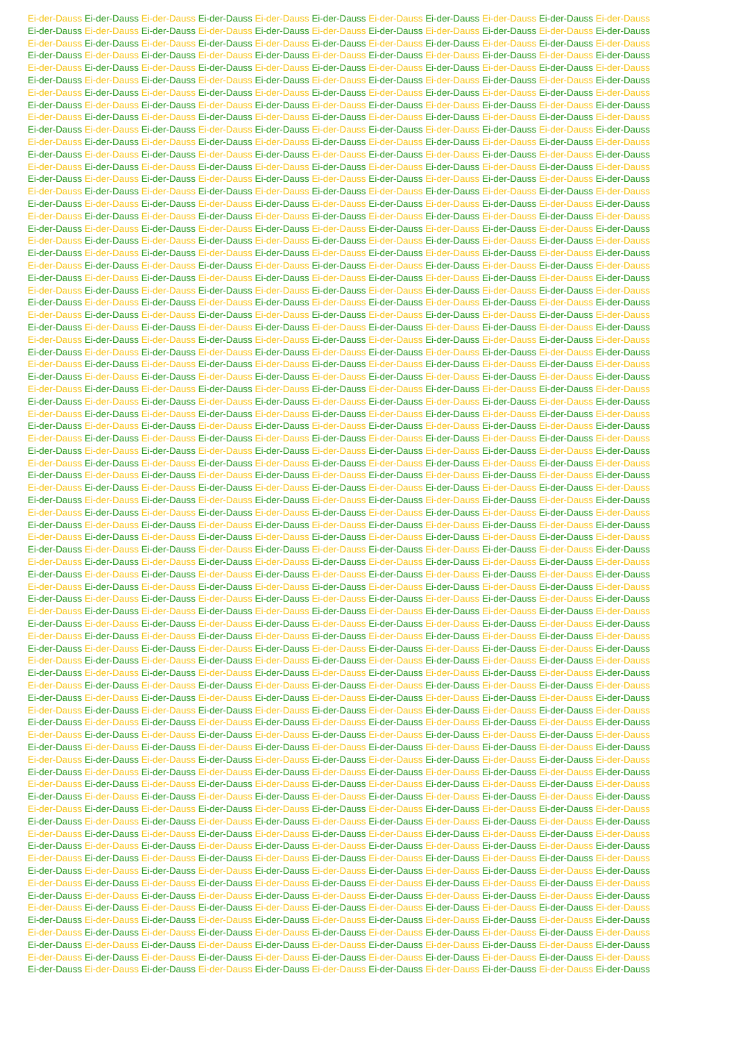Ei-der-Dauss Ei-der-Dauss Ei-der-Dauss Ei-der-Dauss Ei-der-Dauss Ei-der-Dauss Ei-der-Dauss Ei-der-Dauss Ei-der-Dauss Ei-der-Dauss Ei-der-Dauss
Ei-der-Dauss Ei-der-Dauss Ei-der-Dauss Ei-der-Dauss Ei-der-Dauss Ei-der-Dauss Ei-der-Dauss Ei-der-Dauss Ei-der-Dauss Ei-der-Dauss Ei-der-Dauss
Ei-der-Dauss Ei-der-Dauss Ei-der-Dauss Ei-der-Dauss Ei-der-Dauss Ei-der-Dauss Ei-der-Dauss Ei-der-Dauss Ei-der-Dauss Ei-der-Dauss Ei-der-Dauss
Ei-der-Dauss Ei-der-Dauss Ei-der-Dauss Ei-der-Dauss Ei-der-Dauss Ei-der-Dauss Ei-der-Dauss Ei-der-Dauss Ei-der-Dauss Ei-der-Dauss Ei-der-Dauss
Ei-der-Dauss Ei-der-Dauss Ei-der-Dauss Ei-der-Dauss Ei-der-Dauss Ei-der-Dauss Ei-der-Dauss Ei-der-Dauss Ei-der-Dauss Ei-der-Dauss Ei-der-Dauss
Ei-der-Dauss Ei-der-Dauss Ei-der-Dauss Ei-der-Dauss Ei-der-Dauss Ei-der-Dauss Ei-der-Dauss Ei-der-Dauss Ei-der-Dauss Ei-der-Dauss Ei-der-Dauss
Ei-der-Dauss Ei-der-Dauss Ei-der-Dauss Ei-der-Dauss Ei-der-Dauss Ei-der-Dauss Ei-der-Dauss Ei-der-Dauss Ei-der-Dauss Ei-der-Dauss Ei-der-Dauss
Ei-der-Dauss Ei-der-Dauss Ei-der-Dauss Ei-der-Dauss Ei-der-Dauss Ei-der-Dauss Ei-der-Dauss Ei-der-Dauss Ei-der-Dauss Ei-der-Dauss Ei-der-Dauss
Ei-der-Dauss Ei-der-Dauss Ei-der-Dauss Ei-der-Dauss Ei-der-Dauss Ei-der-Dauss Ei-der-Dauss Ei-der-Dauss Ei-der-Dauss Ei-der-Dauss Ei-der-Dauss
Ei-der-Dauss Ei-der-Dauss Ei-der-Dauss Ei-der-Dauss Ei-der-Dauss Ei-der-Dauss Ei-der-Dauss Ei-der-Dauss Ei-der-Dauss Ei-der-Dauss Ei-der-Dauss
Ei-der-Dauss Ei-der-Dauss Ei-der-Dauss Ei-der-Dauss Ei-der-Dauss Ei-der-Dauss Ei-der-Dauss Ei-der-Dauss Ei-der-Dauss Ei-der-Dauss Ei-der-Dauss
Ei-der-Dauss Ei-der-Dauss Ei-der-Dauss Ei-der-Dauss Ei-der-Dauss Ei-der-Dauss Ei-der-Dauss Ei-der-Dauss Ei-der-Dauss Ei-der-Dauss Ei-der-Dauss
Ei-der-Dauss Ei-der-Dauss Ei-der-Dauss Ei-der-Dauss Ei-der-Dauss Ei-der-Dauss Ei-der-Dauss Ei-der-Dauss Ei-der-Dauss Ei-der-Dauss Ei-der-Dauss
Ei-der-Dauss Ei-der-Dauss Ei-der-Dauss Ei-der-Dauss Ei-der-Dauss Ei-der-Dauss Ei-der-Dauss Ei-der-Dauss Ei-der-Dauss Ei-der-Dauss Ei-der-Dauss
Ei-der-Dauss Ei-der-Dauss Ei-der-Dauss Ei-der-Dauss Ei-der-Dauss Ei-der-Dauss Ei-der-Dauss Ei-der-Dauss Ei-der-Dauss Ei-der-Dauss Ei-der-Dauss
Ei-der-Dauss Ei-der-Dauss Ei-der-Dauss Ei-der-Dauss Ei-der-Dauss Ei-der-Dauss Ei-der-Dauss Ei-der-Dauss Ei-der-Dauss Ei-der-Dauss Ei-der-Dauss
Ei-der-Dauss Ei-der-Dauss Ei-der-Dauss Ei-der-Dauss Ei-der-Dauss Ei-der-Dauss Ei-der-Dauss Ei-der-Dauss Ei-der-Dauss Ei-der-Dauss Ei-der-Dauss
Ei-der-Dauss Ei-der-Dauss Ei-der-Dauss Ei-der-Dauss Ei-der-Dauss Ei-der-Dauss Ei-der-Dauss Ei-der-Dauss Ei-der-Dauss Ei-der-Dauss Ei-der-Dauss
Ei-der-Dauss Ei-der-Dauss Ei-der-Dauss Ei-der-Dauss Ei-der-Dauss Ei-der-Dauss Ei-der-Dauss Ei-der-Dauss Ei-der-Dauss Ei-der-Dauss Ei-der-Dauss
Ei-der-Dauss Ei-der-Dauss Ei-der-Dauss Ei-der-Dauss Ei-der-Dauss Ei-der-Dauss Ei-der-Dauss Ei-der-Dauss Ei-der-Dauss Ei-der-Dauss Ei-der-Dauss
Ei-der-Dauss Ei-der-Dauss Ei-der-Dauss Ei-der-Dauss Ei-der-Dauss Ei-der-Dauss Ei-der-Dauss Ei-der-Dauss Ei-der-Dauss Ei-der-Dauss Ei-der-Dauss
Ei-der-Dauss Ei-der-Dauss Ei-der-Dauss Ei-der-Dauss Ei-der-Dauss Ei-der-Dauss Ei-der-Dauss Ei-der-Dauss Ei-der-Dauss Ei-der-Dauss Ei-der-Dauss
Ei-der-Dauss Ei-der-Dauss Ei-der-Dauss Ei-der-Dauss Ei-der-Dauss Ei-der-Dauss Ei-der-Dauss Ei-der-Dauss Ei-der-Dauss Ei-der-Dauss Ei-der-Dauss
Ei-der-Dauss Ei-der-Dauss Ei-der-Dauss Ei-der-Dauss Ei-der-Dauss Ei-der-Dauss Ei-der-Dauss Ei-der-Dauss Ei-der-Dauss Ei-der-Dauss Ei-der-Dauss
Ei-der-Dauss Ei-der-Dauss Ei-der-Dauss Ei-der-Dauss Ei-der-Dauss Ei-der-Dauss Ei-der-Dauss Ei-der-Dauss Ei-der-Dauss Ei-der-Dauss Ei-der-Dauss
Ei-der-Dauss Ei-der-Dauss Ei-der-Dauss Ei-der-Dauss Ei-der-Dauss Ei-der-Dauss Ei-der-Dauss Ei-der-Dauss Ei-der-Dauss Ei-der-Dauss Ei-der-Dauss
Ei-der-Dauss Ei-der-Dauss Ei-der-Dauss Ei-der-Dauss Ei-der-Dauss Ei-der-Dauss Ei-der-Dauss Ei-der-Dauss Ei-der-Dauss Ei-der-Dauss Ei-der-Dauss
Ei-der-Dauss Ei-der-Dauss Ei-der-Dauss Ei-der-Dauss Ei-der-Dauss Ei-der-Dauss Ei-der-Dauss Ei-der-Dauss Ei-der-Dauss Ei-der-Dauss Ei-der-Dauss
Ei-der-Dauss Ei-der-Dauss Ei-der-Dauss Ei-der-Dauss Ei-der-Dauss Ei-der-Dauss Ei-der-Dauss Ei-der-Dauss Ei-der-Dauss Ei-der-Dauss Ei-der-Dauss
Ei-der-Dauss Ei-der-Dauss Ei-der-Dauss Ei-der-Dauss Ei-der-Dauss Ei-der-Dauss Ei-der-Dauss Ei-der-Dauss Ei-der-Dauss Ei-der-Dauss Ei-der-Dauss
Ei-der-Dauss Ei-der-Dauss Ei-der-Dauss Ei-der-Dauss Ei-der-Dauss Ei-der-Dauss Ei-der-Dauss Ei-der-Dauss Ei-der-Dauss Ei-der-Dauss Ei-der-Dauss
Ei-der-Dauss Ei-der-Dauss Ei-der-Dauss Ei-der-Dauss Ei-der-Dauss Ei-der-Dauss Ei-der-Dauss Ei-der-Dauss Ei-der-Dauss Ei-der-Dauss Ei-der-Dauss
Ei-der-Dauss Ei-der-Dauss Ei-der-Dauss Ei-der-Dauss Ei-der-Dauss Ei-der-Dauss Ei-der-Dauss Ei-der-Dauss Ei-der-Dauss Ei-der-Dauss Ei-der-Dauss
Ei-der-Dauss Ei-der-Dauss Ei-der-Dauss Ei-der-Dauss Ei-der-Dauss Ei-der-Dauss Ei-der-Dauss Ei-der-Dauss Ei-der-Dauss Ei-der-Dauss Ei-der-Dauss
Ei-der-Dauss Ei-der-Dauss Ei-der-Dauss Ei-der-Dauss Ei-der-Dauss Ei-der-Dauss Ei-der-Dauss Ei-der-Dauss Ei-der-Dauss Ei-der-Dauss Ei-der-Dauss
Ei-der-Dauss Ei-der-Dauss Ei-der-Dauss Ei-der-Dauss Ei-der-Dauss Ei-der-Dauss Ei-der-Dauss Ei-der-Dauss Ei-der-Dauss Ei-der-Dauss Ei-der-Dauss
Ei-der-Dauss Ei-der-Dauss Ei-der-Dauss Ei-der-Dauss Ei-der-Dauss Ei-der-Dauss Ei-der-Dauss Ei-der-Dauss Ei-der-Dauss Ei-der-Dauss Ei-der-Dauss
Ei-der-Dauss Ei-der-Dauss Ei-der-Dauss Ei-der-Dauss Ei-der-Dauss Ei-der-Dauss Ei-der-Dauss Ei-der-Dauss Ei-der-Dauss Ei-der-Dauss Ei-der-Dauss
Ei-der-Dauss Ei-der-Dauss Ei-der-Dauss Ei-der-Dauss Ei-der-Dauss Ei-der-Dauss Ei-der-Dauss Ei-der-Dauss Ei-der-Dauss Ei-der-Dauss Ei-der-Dauss
Ei-der-Dauss Ei-der-Dauss Ei-der-Dauss Ei-der-Dauss Ei-der-Dauss Ei-der-Dauss Ei-der-Dauss Ei-der-Dauss Ei-der-Dauss Ei-der-Dauss Ei-der-Dauss
Ei-der-Dauss Ei-der-Dauss Ei-der-Dauss Ei-der-Dauss Ei-der-Dauss Ei-der-Dauss Ei-der-Dauss Ei-der-Dauss Ei-der-Dauss Ei-der-Dauss Ei-der-Dauss
Ei-der-Dauss Ei-der-Dauss Ei-der-Dauss Ei-der-Dauss Ei-der-Dauss Ei-der-Dauss Ei-der-Dauss Ei-der-Dauss Ei-der-Dauss Ei-der-Dauss Ei-der-Dauss
Ei-der-Dauss Ei-der-Dauss Ei-der-Dauss Ei-der-Dauss Ei-der-Dauss Ei-der-Dauss Ei-der-Dauss Ei-der-Dauss Ei-der-Dauss Ei-der-Dauss Ei-der-Dauss
Ei-der-Dauss Ei-der-Dauss Ei-der-Dauss Ei-der-Dauss Ei-der-Dauss Ei-der-Dauss Ei-der-Dauss Ei-der-Dauss Ei-der-Dauss Ei-der-Dauss Ei-der-Dauss
Ei-der-Dauss Ei-der-Dauss Ei-der-Dauss Ei-der-Dauss Ei-der-Dauss Ei-der-Dauss Ei-der-Dauss Ei-der-Dauss Ei-der-Dauss Ei-der-Dauss Ei-der-Dauss
Ei-der-Dauss Ei-der-Dauss Ei-der-Dauss Ei-der-Dauss Ei-der-Dauss Ei-der-Dauss Ei-der-Dauss Ei-der-Dauss Ei-der-Dauss Ei-der-Dauss Ei-der-Dauss
Ei-der-Dauss Ei-der-Dauss Ei-der-Dauss Ei-der-Dauss Ei-der-Dauss Ei-der-Dauss Ei-der-Dauss Ei-der-Dauss Ei-der-Dauss Ei-der-Dauss Ei-der-Dauss
Ei-der-Dauss Ei-der-Dauss Ei-der-Dauss Ei-der-Dauss Ei-der-Dauss Ei-der-Dauss Ei-der-Dauss Ei-der-Dauss Ei-der-Dauss Ei-der-Dauss Ei-der-Dauss
Ei-der-Dauss Ei-der-Dauss Ei-der-Dauss Ei-der-Dauss Ei-der-Dauss Ei-der-Dauss Ei-der-Dauss Ei-der-Dauss Ei-der-Dauss Ei-der-Dauss Ei-der-Dauss
Ei-der-Dauss Ei-der-Dauss Ei-der-Dauss Ei-der-Dauss Ei-der-Dauss Ei-der-Dauss Ei-der-Dauss Ei-der-Dauss Ei-der-Dauss Ei-der-Dauss Ei-der-Dauss
Ei-der-Dauss Ei-der-Dauss Ei-der-Dauss Ei-der-Dauss Ei-der-Dauss Ei-der-Dauss Ei-der-Dauss Ei-der-Dauss Ei-der-Dauss Ei-der-Dauss Ei-der-Dauss
Ei-der-Dauss Ei-der-Dauss Ei-der-Dauss Ei-der-Dauss Ei-der-Dauss Ei-der-Dauss Ei-der-Dauss Ei-der-Dauss Ei-der-Dauss Ei-der-Dauss Ei-der-Dauss
Ei-der-Dauss Ei-der-Dauss Ei-der-Dauss Ei-der-Dauss Ei-der-Dauss Ei-der-Dauss Ei-der-Dauss Ei-der-Dauss Ei-der-Dauss Ei-der-Dauss Ei-der-Dauss
Ei-der-Dauss Ei-der-Dauss Ei-der-Dauss Ei-der-Dauss Ei-der-Dauss Ei-der-Dauss Ei-der-Dauss Ei-der-Dauss Ei-der-Dauss Ei-der-Dauss Ei-der-Dauss
Ei-der-Dauss Ei-der-Dauss Ei-der-Dauss Ei-der-Dauss Ei-der-Dauss Ei-der-Dauss Ei-der-Dauss Ei-der-Dauss Ei-der-Dauss Ei-der-Dauss Ei-der-Dauss
Ei-der-Dauss Ei-der-Dauss Ei-der-Dauss Ei-der-Dauss Ei-der-Dauss Ei-der-Dauss Ei-der-Dauss Ei-der-Dauss Ei-der-Dauss Ei-der-Dauss Ei-der-Dauss
Ei-der-Dauss Ei-der-Dauss Ei-der-Dauss Ei-der-Dauss Ei-der-Dauss Ei-der-Dauss Ei-der-Dauss Ei-der-Dauss Ei-der-Dauss Ei-der-Dauss Ei-der-Dauss
Ei-der-Dauss Ei-der-Dauss Ei-der-Dauss Ei-der-Dauss Ei-der-Dauss Ei-der-Dauss Ei-der-Dauss Ei-der-Dauss Ei-der-Dauss Ei-der-Dauss Ei-der-Dauss
Ei-der-Dauss Ei-der-Dauss Ei-der-Dauss Ei-der-Dauss Ei-der-Dauss Ei-der-Dauss Ei-der-Dauss Ei-der-Dauss Ei-der-Dauss Ei-der-Dauss Ei-der-Dauss
Ei-der-Dauss Ei-der-Dauss Ei-der-Dauss Ei-der-Dauss Ei-der-Dauss Ei-der-Dauss Ei-der-Dauss Ei-der-Dauss Ei-der-Dauss Ei-der-Dauss Ei-der-Dauss
Ei-der-Dauss Ei-der-Dauss Ei-der-Dauss Ei-der-Dauss Ei-der-Dauss Ei-der-Dauss Ei-der-Dauss Ei-der-Dauss Ei-der-Dauss Ei-der-Dauss Ei-der-Dauss
Ei-der-Dauss Ei-der-Dauss Ei-der-Dauss Ei-der-Dauss Ei-der-Dauss Ei-der-Dauss Ei-der-Dauss Ei-der-Dauss Ei-der-Dauss Ei-der-Dauss Ei-der-Dauss
Ei-der-Dauss Ei-der-Dauss Ei-der-Dauss Ei-der-Dauss Ei-der-Dauss Ei-der-Dauss Ei-der-Dauss Ei-der-Dauss Ei-der-Dauss Ei-der-Dauss Ei-der-Dauss
Ei-der-Dauss Ei-der-Dauss Ei-der-Dauss Ei-der-Dauss Ei-der-Dauss Ei-der-Dauss Ei-der-Dauss Ei-der-Dauss Ei-der-Dauss Ei-der-Dauss Ei-der-Dauss
Ei-der-Dauss Ei-der-Dauss Ei-der-Dauss Ei-der-Dauss Ei-der-Dauss Ei-der-Dauss Ei-der-Dauss Ei-der-Dauss Ei-der-Dauss Ei-der-Dauss Ei-der-Dauss
Ei-der-Dauss Ei-der-Dauss Ei-der-Dauss Ei-der-Dauss Ei-der-Dauss Ei-der-Dauss Ei-der-Dauss Ei-der-Dauss Ei-der-Dauss Ei-der-Dauss Ei-der-Dauss
Ei-der-Dauss Ei-der-Dauss Ei-der-Dauss Ei-der-Dauss Ei-der-Dauss Ei-der-Dauss Ei-der-Dauss Ei-der-Dauss Ei-der-Dauss Ei-der-Dauss Ei-der-Dauss
Ei-der-Dauss Ei-der-Dauss Ei-der-Dauss Ei-der-Dauss Ei-der-Dauss Ei-der-Dauss Ei-der-Dauss Ei-der-Dauss Ei-der-Dauss Ei-der-Dauss Ei-der-Dauss
Ei-der-Dauss Ei-der-Dauss Ei-der-Dauss Ei-der-Dauss Ei-der-Dauss Ei-der-Dauss Ei-der-Dauss Ei-der-Dauss Ei-der-Dauss Ei-der-Dauss Ei-der-Dauss
Ei-der-Dauss Ei-der-Dauss Ei-der-Dauss Ei-der-Dauss Ei-der-Dauss Ei-der-Dauss Ei-der-Dauss Ei-der-Dauss Ei-der-Dauss Ei-der-Dauss Ei-der-Dauss
Ei-der-Dauss Ei-der-Dauss Ei-der-Dauss Ei-der-Dauss Ei-der-Dauss Ei-der-Dauss Ei-der-Dauss Ei-der-Dauss Ei-der-Dauss Ei-der-Dauss Ei-der-Dauss
Ei-der-Dauss Ei-der-Dauss Ei-der-Dauss Ei-der-Dauss Ei-der-Dauss Ei-der-Dauss Ei-der-Dauss Ei-der-Dauss Ei-der-Dauss Ei-der-Dauss Ei-der-Dauss
Ei-der-Dauss Ei-der-Dauss Ei-der-Dauss Ei-der-Dauss Ei-der-Dauss Ei-der-Dauss Ei-der-Dauss Ei-der-Dauss Ei-der-Dauss Ei-der-Dauss Ei-der-Dauss
Ei-der-Dauss Ei-der-Dauss Ei-der-Dauss Ei-der-Dauss Ei-der-Dauss Ei-der-Dauss Ei-der-Dauss Ei-der-Dauss Ei-der-Dauss Ei-der-Dauss Ei-der-Dauss
Ei-der-Dauss Ei-der-Dauss Ei-der-Dauss Ei-der-Dauss Ei-der-Dauss Ei-der-Dauss Ei-der-Dauss Ei-der-Dauss Ei-der-Dauss Ei-der-Dauss Ei-der-Dauss
Ei-der-Dauss Ei-der-Dauss Ei-der-Dauss Ei-der-Dauss Ei-der-Dauss Ei-der-Dauss Ei-der-Dauss Ei-der-Dauss Ei-der-Dauss Ei-der-Dauss Ei-der-Dauss
Ei-der-Dauss Ei-der-Dauss Ei-der-Dauss Ei-der-Dauss Ei-der-Dauss Ei-der-Dauss Ei-der-Dauss Ei-der-Dauss Ei-der-Dauss Ei-der-Dauss Ei-der-Dauss
Ei-der-Dauss Ei-der-Dauss Ei-der-Dauss Ei-der-Dauss Ei-der-Dauss Ei-der-Dauss Ei-der-Dauss Ei-der-Dauss Ei-der-Dauss Ei-der-Dauss Ei-der-Dauss